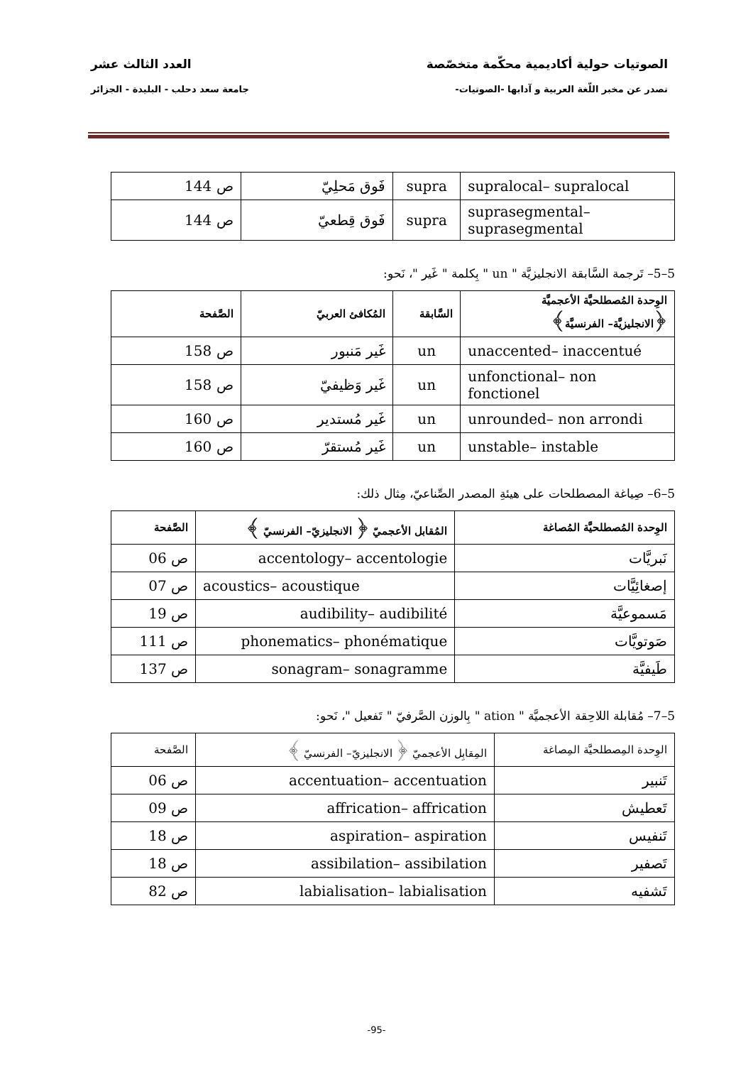الصوتيات حولية أكاديمية محكّمة متخصّصة العدد الثالث عشر
تصدر عن مخبر اللّغة العربية و آدابها -الصوتيات- جامعة سعد دحلب - البليدة - الجزائر
| supralocal– supralocal | supra | فَوق مَحلِيّ | ص 144 |
| suprasegmental– suprasegmental | supra | فَوق قِطعيّ | ص 144 |
5–5– تَرجمة السَّابقة الانجليزيَّة " un " بِكلمة " غَير "، نَحو:
| الوِحدة المُصطلحيَّة الأعجميَّة ﴿الانجليزيَّة– الفرنسيَّة﴾ | السَّابقة | المُكافئ العربيّ | الصَّفحة |
| --- | --- | --- | --- |
| unaccented– inaccentué | un | غَير مَنبور | ص 158 |
| unfonctional– non fonctionel | un | غَير وَظيفيّ | ص 158 |
| unrounded– non arrondi | un | غَير مُستدير | ص 160 |
| unstable– instable | un | غَير مُستقرّ | ص 160 |
5–6– صِياغة المصطلحات على هيئةِ المصدر الصِّناعيّ، مِثال ذلك:
| الوِحدة المُصطلحيَّة المُصاغة | المُقابل الأعجميّ ﴿ الانجليزيّ– الفرنسيّ ﴾ | الصَّفحة |
| --- | --- | --- |
| نَبريَّات | accentology– accentologie | ص 06 |
| إصغائِيَّات | acoustics– acoustique | ص 07 |
| مَسموعيَّة | audibility– audibilité | ص 19 |
| صَوتويَّات | phonematics– phonématique | ص 111 |
| طَيفيَّة | sonagram– sonagramme | ص 137 |
5–7– مُقابلة اللاحِقة الأعجميَّة " ation " بِالوزن الصَّرفيّ " تَفعيل "، نَحو:
| الوِحدة المِصطلحيَّة المِصاغة | المِقابِل الأعجميّ ﴿ الانجليزيّ– الفرنسيّ ﴾ | الصَّفحة |
| --- | --- | --- |
| تَنبير | accentuation– accentuation | ص 06 |
| تَعطيش | affrication– affrication | ص 09 |
| تَنفيس | aspiration– aspiration | ص 18 |
| تَصفير | assibilation– assibilation | ص 18 |
| تَشفيه | labialisation– labialisation | ص 82 |
-95-